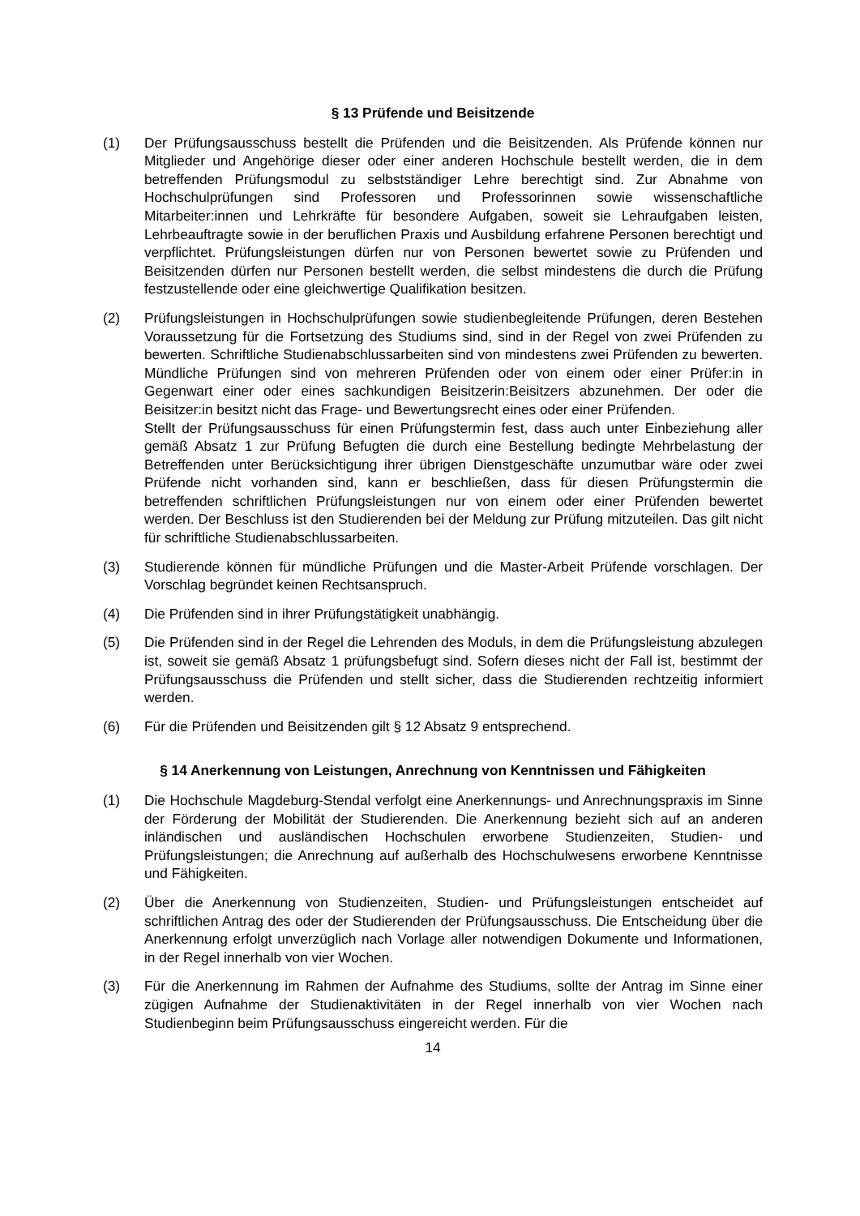§ 13 Prüfende und Beisitzende
(1) Der Prüfungsausschuss bestellt die Prüfenden und die Beisitzenden. Als Prüfende können nur Mitglieder und Angehörige dieser oder einer anderen Hochschule bestellt werden, die in dem betreffenden Prüfungsmodul zu selbstständiger Lehre berechtigt sind. Zur Abnahme von Hochschulprüfungen sind Professoren und Professorinnen sowie wissenschaftliche Mitarbeiter:innen und Lehrkräfte für besondere Aufgaben, soweit sie Lehraufgaben leisten, Lehrbeauftragte sowie in der beruflichen Praxis und Ausbildung erfahrene Personen berechtigt und verpflichtet. Prüfungsleistungen dürfen nur von Personen bewertet sowie zu Prüfenden und Beisitzenden dürfen nur Personen bestellt werden, die selbst mindestens die durch die Prüfung festzustellende oder eine gleichwertige Qualifikation besitzen.
(2) Prüfungsleistungen in Hochschulprüfungen sowie studienbegleitende Prüfungen, deren Bestehen Voraussetzung für die Fortsetzung des Studiums sind, sind in der Regel von zwei Prüfenden zu bewerten. Schriftliche Studienabschlussarbeiten sind von mindestens zwei Prüfenden zu bewerten. Mündliche Prüfungen sind von mehreren Prüfenden oder von einem oder einer Prüfer:in in Gegenwart einer oder eines sachkundigen Beisitzerin:Beisitzers abzunehmen. Der oder die Beisitzer:in besitzt nicht das Frage- und Bewertungsrecht eines oder einer Prüfenden.
Stellt der Prüfungsausschuss für einen Prüfungstermin fest, dass auch unter Einbeziehung aller gemäß Absatz 1 zur Prüfung Befugten die durch eine Bestellung bedingte Mehrbelastung der Betreffenden unter Berücksichtigung ihrer übrigen Dienstgeschäfte unzumutbar wäre oder zwei Prüfende nicht vorhanden sind, kann er beschließen, dass für diesen Prüfungstermin die betreffenden schriftlichen Prüfungsleistungen nur von einem oder einer Prüfenden bewertet werden. Der Beschluss ist den Studierenden bei der Meldung zur Prüfung mitzuteilen. Das gilt nicht für schriftliche Studienabschlussarbeiten.
(3) Studierende können für mündliche Prüfungen und die Master-Arbeit Prüfende vorschlagen. Der Vorschlag begründet keinen Rechtsanspruch.
(4) Die Prüfenden sind in ihrer Prüfungstätigkeit unabhängig.
(5) Die Prüfenden sind in der Regel die Lehrenden des Moduls, in dem die Prüfungsleistung abzulegen ist, soweit sie gemäß Absatz 1 prüfungsbefugt sind. Sofern dieses nicht der Fall ist, bestimmt der Prüfungsausschuss die Prüfenden und stellt sicher, dass die Studierenden rechtzeitig informiert werden.
(6) Für die Prüfenden und Beisitzenden gilt § 12 Absatz 9 entsprechend.
§ 14 Anerkennung von Leistungen, Anrechnung von Kenntnissen und Fähigkeiten
(1) Die Hochschule Magdeburg-Stendal verfolgt eine Anerkennungs- und Anrechnungspraxis im Sinne der Förderung der Mobilität der Studierenden. Die Anerkennung bezieht sich auf an anderen inländischen und ausländischen Hochschulen erworbene Studienzeiten, Studien- und Prüfungsleistungen; die Anrechnung auf außerhalb des Hochschulwesens erworbene Kenntnisse und Fähigkeiten.
(2) Über die Anerkennung von Studienzeiten, Studien- und Prüfungsleistungen entscheidet auf schriftlichen Antrag des oder der Studierenden der Prüfungsausschuss. Die Entscheidung über die Anerkennung erfolgt unverzüglich nach Vorlage aller notwendigen Dokumente und Informationen, in der Regel innerhalb von vier Wochen.
(3) Für die Anerkennung im Rahmen der Aufnahme des Studiums, sollte der Antrag im Sinne einer zügigen Aufnahme der Studienaktivitäten in der Regel innerhalb von vier Wochen nach Studienbeginn beim Prüfungsausschuss eingereicht werden. Für die
14